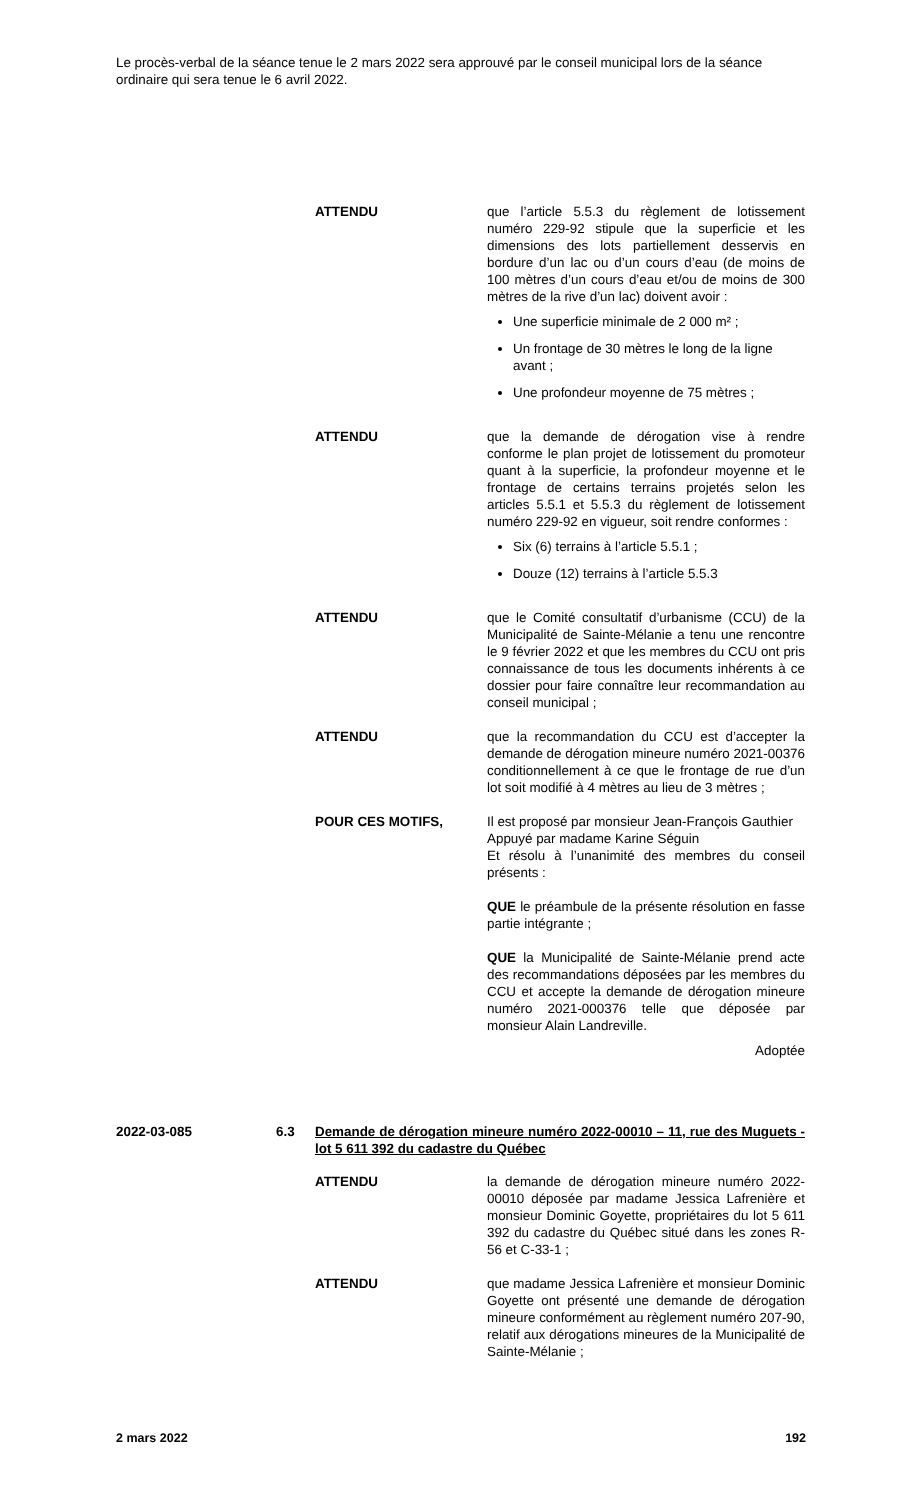Le procès-verbal de la séance tenue le 2 mars 2022 sera approuvé par le conseil municipal lors de la séance ordinaire qui sera tenue le 6 avril 2022.
ATTENDU que l’article 5.5.3 du règlement de lotissement numéro 229-92 stipule que la superficie et les dimensions des lots partiellement desservis en bordure d’un lac ou d’un cours d’eau (de moins de 100 mètres d’un cours d’eau et/ou de moins de 300 mètres de la rive d’un lac) doivent avoir :
Une superficie minimale de 2 000 m² ;
Un frontage de 30 mètres le long de la ligne avant ;
Une profondeur moyenne de 75 mètres ;
ATTENDU que la demande de dérogation vise à rendre conforme le plan projet de lotissement du promoteur quant à la superficie, la profondeur moyenne et le frontage de certains terrains projetés selon les articles 5.5.1 et 5.5.3 du règlement de lotissement numéro 229-92 en vigueur, soit rendre conformes :
Six (6) terrains à l’article 5.5.1 ;
Douze (12) terrains à l’article 5.5.3
ATTENDU que le Comité consultatif d’urbanisme (CCU) de la Municipalité de Sainte-Mélanie a tenu une rencontre le 9 février 2022 et que les membres du CCU ont pris connaissance de tous les documents inhérents à ce dossier pour faire connaître leur recommandation au conseil municipal ;
ATTENDU que la recommandation du CCU est d’accepter la demande de dérogation mineure numéro 2021-00376 conditionnellement à ce que le frontage de rue d’un lot soit modifié à 4 mètres au lieu de 3 mètres ;
POUR CES MOTIFS, Il est proposé par monsieur Jean-François Gauthier
Appuyé par madame Karine Séguin
Et résolu à l’unanimité des membres du conseil présents :
QUE le préambule de la présente résolution en fasse partie intégrante ;
QUE la Municipalité de Sainte-Mélanie prend acte des recommandations déposées par les membres du CCU et accepte la demande de dérogation mineure numéro 2021-000376 telle que déposée par monsieur Alain Landreville.
Adoptée
2022-03-085 6.3 Demande de dérogation mineure numéro 2022-00010 – 11, rue des Muguets - lot 5 611 392 du cadastre du Québec
ATTENDU la demande de dérogation mineure numéro 2022-00010 déposée par madame Jessica Lafrenière et monsieur Dominic Goyette, propriétaires du lot 5 611 392 du cadastre du Québec situé dans les zones R-56 et C-33-1 ;
ATTENDU que madame Jessica Lafrenière et monsieur Dominic Goyette ont présenté une demande de dérogation mineure conformément au règlement numéro 207-90, relatif aux dérogations mineures de la Municipalité de Sainte-Mélanie ;
2 mars 2022 192